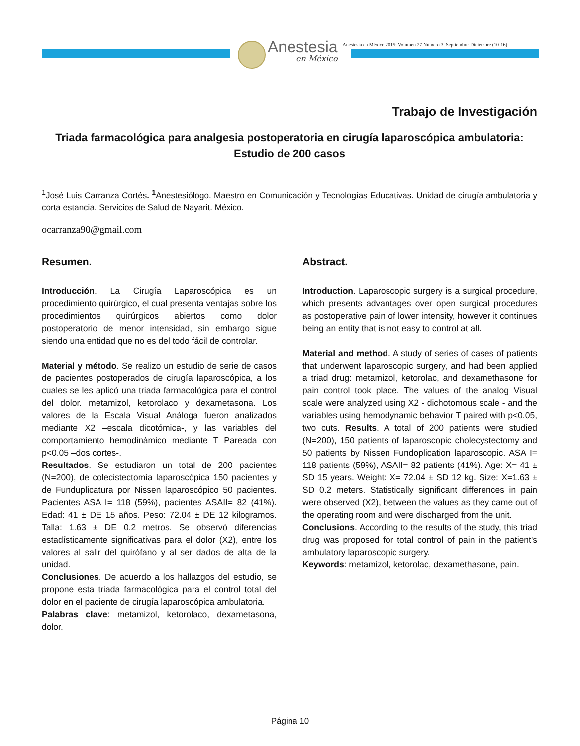Anestesia
en México
Anestesia en México 2015; Volumen 27 Número 3, Septiembre-Diciembre (10-16)
Trabajo de Investigación
Triada farmacológica para analgesia postoperatoria en cirugía laparoscópica ambulatoria: Estudio de 200 casos
<sup>1</sup> José Luis Carranza Cortés. <sup>1</sup>Anestesiólogo. Maestro en Comunicación y Tecnologías Educativas. Unidad de cirugía ambulatoria y corta estancia. Servicios de Salud de Nayarit. México.
ocarranza90@gmail.com
Resumen.
Introducción. La Cirugía Laparoscópica es un procedimiento quirúrgico, el cual presenta ventajas sobre los procedimientos quirúrgicos abiertos como dolor postoperatorio de menor intensidad, sin embargo sigue siendo una entidad que no es del todo fácil de controlar.
Material y método. Se realizo un estudio de serie de casos de pacientes postoperados de cirugía laparoscópica, a los cuales se les aplicó una triada farmacológica para el control del dolor. metamizol, ketorolaco y dexametasona. Los valores de la Escala Visual Análoga fueron analizados mediante X2 –escala dicotómica-, y las variables del comportamiento hemodinámico mediante T Pareada con p<0.05 –dos cortes-.
Resultados. Se estudiaron un total de 200 pacientes (N=200), de colecistectomía laparoscópica 150 pacientes y de Funduplicatura por Nissen laparoscópico 50 pacientes. Pacientes ASA I= 118 (59%), pacientes ASAII= 82 (41%). Edad: 41 ± DE 15 años. Peso: 72.04 ± DE 12 kilogramos. Talla: 1.63 ± DE 0.2 metros. Se observó diferencias estadísticamente significativas para el dolor (X2), entre los valores al salir del quirófano y al ser dados de alta de la unidad.
Conclusiones. De acuerdo a los hallazgos del estudio, se propone esta triada farmacológica para el control total del dolor en el paciente de cirugía laparoscópica ambulatoria.
Palabras clave: metamizol, ketorolaco, dexametasona, dolor.
Abstract.
Introduction. Laparoscopic surgery is a surgical procedure, which presents advantages over open surgical procedures as postoperative pain of lower intensity, however it continues being an entity that is not easy to control at all.
Material and method. A study of series of cases of patients that underwent laparoscopic surgery, and had been applied a triad drug: metamizol, ketorolac, and dexamethasone for pain control took place. The values of the analog Visual scale were analyzed using X2 - dichotomous scale - and the variables using hemodynamic behavior T paired with p<0.05, two cuts. Results. A total of 200 patients were studied (N=200), 150 patients of laparoscopic cholecystectomy and 50 patients by Nissen Fundoplication laparoscopic. ASA I= 118 patients (59%), ASAII= 82 patients (41%). Age: X= 41 ± SD 15 years. Weight: X= 72.04 ± SD 12 kg. Size: X=1.63 ± SD 0.2 meters. Statistically significant differences in pain were observed (X2), between the values as they came out of the operating room and were discharged from the unit.
Conclusions. According to the results of the study, this triad drug was proposed for total control of pain in the patient's ambulatory laparoscopic surgery.
Keywords: metamizol, ketorolac, dexamethasone, pain.
Página 10